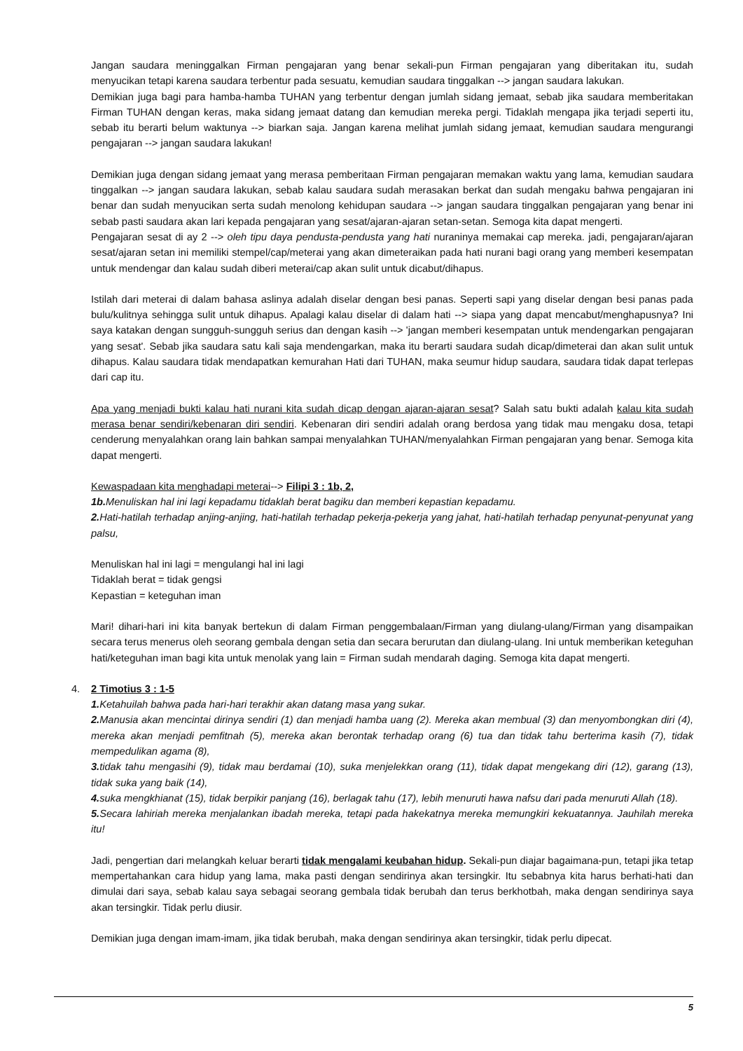Jangan saudara meninggalkan Firman pengajaran yang benar sekali-pun Firman pengajaran yang diberitakan itu, sudah menyucikan tetapi karena saudara terbentur pada sesuatu, kemudian saudara tinggalkan --> jangan saudara lakukan.
Demikian juga bagi para hamba-hamba TUHAN yang terbentur dengan jumlah sidang jemaat, sebab jika saudara memberitakan Firman TUHAN dengan keras, maka sidang jemaat datang dan kemudian mereka pergi. Tidaklah mengapa jika terjadi seperti itu, sebab itu berarti belum waktunya --> biarkan saja. Jangan karena melihat jumlah sidang jemaat, kemudian saudara mengurangi pengajaran --> jangan saudara lakukan!
Demikian juga dengan sidang jemaat yang merasa pemberitaan Firman pengajaran memakan waktu yang lama, kemudian saudara tinggalkan --> jangan saudara lakukan, sebab kalau saudara sudah merasakan berkat dan sudah mengaku bahwa pengajaran ini benar dan sudah menyucikan serta sudah menolong kehidupan saudara --> jangan saudara tinggalkan pengajaran yang benar ini sebab pasti saudara akan lari kepada pengajaran yang sesat/ajaran-ajaran setan-setan. Semoga kita dapat mengerti.
Pengajaran sesat di ay 2 --> oleh tipu daya pendusta-pendusta yang hati nuraninya memakai cap mereka. jadi, pengajaran/ajaran sesat/ajaran setan ini memiliki stempel/cap/meterai yang akan dimeteraikan pada hati nurani bagi orang yang memberi kesempatan untuk mendengar dan kalau sudah diberi meterai/cap akan sulit untuk dicabut/dihapus.
Istilah dari meterai di dalam bahasa aslinya adalah diselar dengan besi panas. Seperti sapi yang diselar dengan besi panas pada bulu/kulitnya sehingga sulit untuk dihapus. Apalagi kalau diselar di dalam hati --> siapa yang dapat mencabut/menghapusnya? Ini saya katakan dengan sungguh-sungguh serius dan dengan kasih --> 'jangan memberi kesempatan untuk mendengarkan pengajaran yang sesat'. Sebab jika saudara satu kali saja mendengarkan, maka itu berarti saudara sudah dicap/dimeterai dan akan sulit untuk dihapus. Kalau saudara tidak mendapatkan kemurahan Hati dari TUHAN, maka seumur hidup saudara, saudara tidak dapat terlepas dari cap itu.
Apa yang menjadi bukti kalau hati nurani kita sudah dicap dengan ajaran-ajaran sesat? Salah satu bukti adalah kalau kita sudah merasa benar sendiri/kebenaran diri sendiri. Kebenaran diri sendiri adalah orang berdosa yang tidak mau mengaku dosa, tetapi cenderung menyalahkan orang lain bahkan sampai menyalahkan TUHAN/menyalahkan Firman pengajaran yang benar. Semoga kita dapat mengerti.
Kewaspadaan kita menghadapi meterai--> Filipi 3 : 1b, 2,
1b. Menuliskan hal ini lagi kepadamu tidaklah berat bagiku dan memberi kepastian kepadamu.
2. Hati-hatilah terhadap anjing-anjing, hati-hatilah terhadap pekerja-pekerja yang jahat, hati-hatilah terhadap penyunat-penyunat yang palsu,
Menuliskan hal ini lagi = mengulangi hal ini lagi
Tidaklah berat = tidak gengsi
Kepastian = keteguhan iman
Mari! dihari-hari ini kita banyak bertekun di dalam Firman penggembalaan/Firman yang diulang-ulang/Firman yang disampaikan secara terus menerus oleh seorang gembala dengan setia dan secara berurutan dan diulang-ulang. Ini untuk memberikan keteguhan hati/keteguhan iman bagi kita untuk menolak yang lain = Firman sudah mendarah daging. Semoga kita dapat mengerti.
4. 2 Timotius 3 : 1-5
1. Ketahuilah bahwa pada hari-hari terakhir akan datang masa yang sukar.
2. Manusia akan mencintai dirinya sendiri (1) dan menjadi hamba uang (2). Mereka akan membual (3) dan menyombongkan diri (4), mereka akan menjadi pemfitnah (5), mereka akan berontak terhadap orang (6) tua dan tidak tahu berterima kasih (7), tidak mempedulikan agama (8),
3. tidak tahu mengasihi (9), tidak mau berdamai (10), suka menjelekkan orang (11), tidak dapat mengekang diri (12), garang (13), tidak suka yang baik (14),
4. suka mengkhianat (15), tidak berpikir panjang (16), berlagak tahu (17), lebih menuruti hawa nafsu dari pada menuruti Allah (18).
5. Secara lahiriah mereka menjalankan ibadah mereka, tetapi pada hakekatnya mereka memungkiri kekuatannya. Jauhilah mereka itu!
Jadi, pengertian dari melangkah keluar berarti tidak mengalami keubahan hidup. Sekali-pun diajar bagaimana-pun, tetapi jika tetap mempertahankan cara hidup yang lama, maka pasti dengan sendirinya akan tersingkir. Itu sebabnya kita harus berhati-hati dan dimulai dari saya, sebab kalau saya sebagai seorang gembala tidak berubah dan terus berkhotbah, maka dengan sendirinya saya akan tersingkir. Tidak perlu diusir.
Demikian juga dengan imam-imam, jika tidak berubah, maka dengan sendirinya akan tersingkir, tidak perlu dipecat.
5